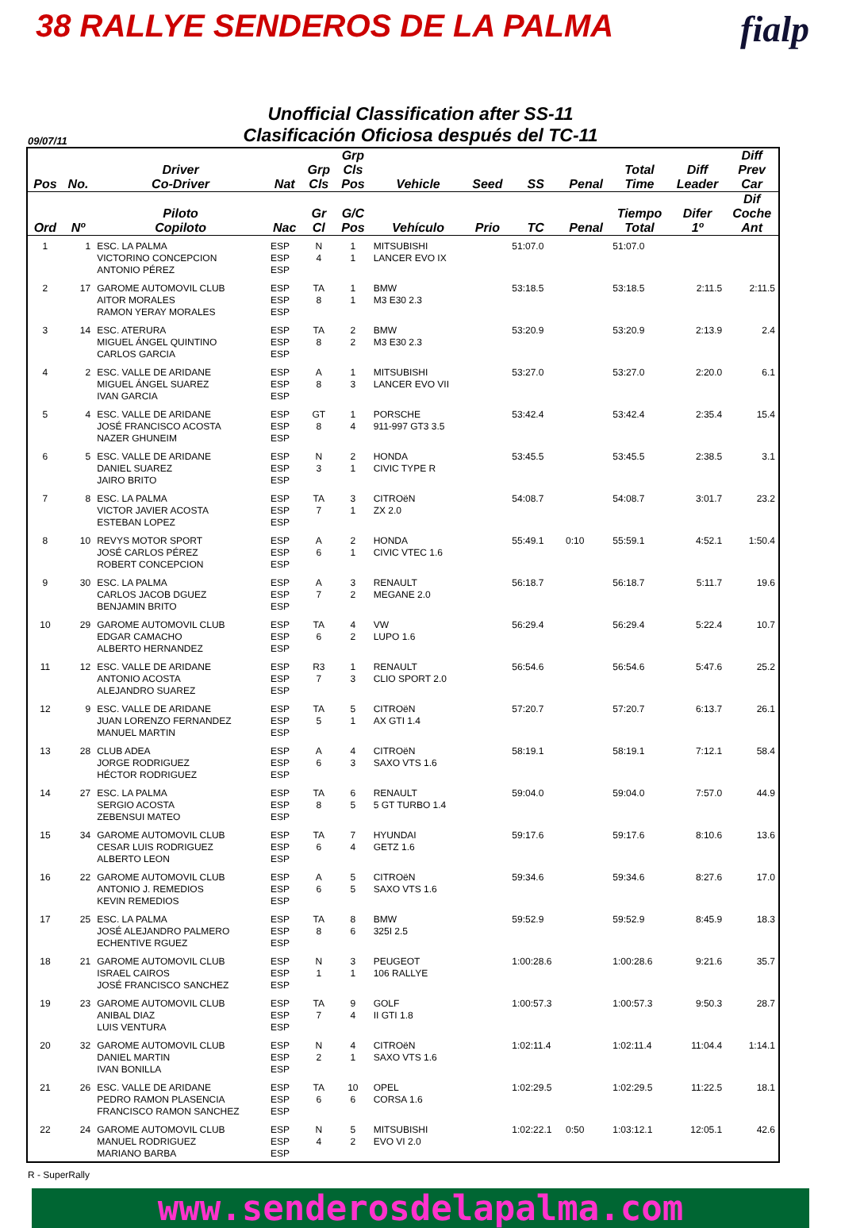38 RALLYE SENDEROS DE LA PALMA
fialp
Unofficial Classification after SS-11
Clasificación Oficiosa después del TC-11
09/07/11
| Pos | No. | Driver Co-Driver | Nat | Grp Cls | Grp Cls Pos | Vehicle | Seed | SS | Penal | Total Time | Diff Leader | Diff Prev Car |
| --- | --- | --- | --- | --- | --- | --- | --- | --- | --- | --- | --- | --- |
| Ord | Nº | Piloto Copiloto | Nac | Gr Cl | G/C Pos | Vehículo | Prio | TC | Penal | Tiempo Total | Difer 1º | Dif Coche Ant |
| 1 | 1 | ESC. LA PALMA VICTORINO CONCEPCION ANTONIO PÉREZ | ESP ESP ESP | N 4 | 1 1 | MITSUBISHI LANCER EVO IX | | 51:07.0 | | 51:07.0 | | |
| 2 | 17 | GAROME AUTOMOVIL CLUB AITOR MORALES RAMON YERAY MORALES | ESP ESP ESP | TA 8 | 1 1 | BMW M3 E30 2.3 | | 53:18.5 | | 53:18.5 | 2:11.5 | 2:11.5 |
| 3 | 14 | ESC. ATERURA MIGUEL ÁNGEL QUINTINO CARLOS GARCIA | ESP ESP ESP | TA 8 | 2 2 | BMW M3 E30 2.3 | | 53:20.9 | | 53:20.9 | 2:13.9 | 2.4 |
| 4 | 2 | ESC. VALLE DE ARIDANE MIGUEL ÁNGEL SUAREZ IVAN GARCIA | ESP ESP ESP | A 8 | 1 3 | MITSUBISHI LANCER EVO VII | | 53:27.0 | | 53:27.0 | 2:20.0 | 6.1 |
| 5 | 4 | ESC. VALLE DE ARIDANE JOSÉ FRANCISCO ACOSTA NAZER GHUNEIM | ESP ESP ESP | GT 8 | 1 4 | PORSCHE 911-997 GT3 3.5 | | 53:42.4 | | 53:42.4 | 2:35.4 | 15.4 |
| 6 | 5 | ESC. VALLE DE ARIDANE DANIEL SUAREZ JAIRO BRITO | ESP ESP ESP | N 3 | 2 1 | HONDA CIVIC TYPE R | | 53:45.5 | | 53:45.5 | 2:38.5 | 3.1 |
| 7 | 8 | ESC. LA PALMA VICTOR JAVIER ACOSTA ESTEBAN LOPEZ | ESP ESP ESP | TA 7 | 3 1 | CITROëN ZX 2.0 | | 54:08.7 | | 54:08.7 | 3:01.7 | 23.2 |
| 8 | 10 | REVYS MOTOR SPORT JOSÉ CARLOS PÉREZ ROBERT CONCEPCION | ESP ESP ESP | A 6 | 2 1 | HONDA CIVIC VTEC 1.6 | | 55:49.1 | 0:10 | 55:59.1 | 4:52.1 | 1:50.4 |
| 9 | 30 | ESC. LA PALMA CARLOS JACOB DGUEZ BENJAMIN BRITO | ESP ESP ESP | A 7 | 3 2 | RENAULT MEGANE 2.0 | | 56:18.7 | | 56:18.7 | 5:11.7 | 19.6 |
| 10 | 29 | GAROME AUTOMOVIL CLUB EDGAR CAMACHO ALBERTO HERNANDEZ | ESP ESP ESP | TA 6 | 4 2 | VW LUPO 1.6 | | 56:29.4 | | 56:29.4 | 5:22.4 | 10.7 |
| 11 | 12 | ESC. VALLE DE ARIDANE ANTONIO ACOSTA ALEJANDRO SUAREZ | ESP ESP ESP | R3 7 | 1 3 | RENAULT CLIO SPORT 2.0 | | 56:54.6 | | 56:54.6 | 5:47.6 | 25.2 |
| 12 | 9 | ESC. VALLE DE ARIDANE JUAN LORENZO FERNANDEZ MANUEL MARTIN | ESP ESP ESP | TA 5 | 5 1 | CITROëN AX GTI 1.4 | | 57:20.7 | | 57:20.7 | 6:13.7 | 26.1 |
| 13 | 28 | CLUB ADEA JORGE RODRIGUEZ HÉCTOR RODRIGUEZ | ESP ESP ESP | A 6 | 4 3 | CITROëN SAXO VTS 1.6 | | 58:19.1 | | 58:19.1 | 7:12.1 | 58.4 |
| 14 | 27 | ESC. LA PALMA SERGIO ACOSTA ZEBENSUI MATEO | ESP ESP ESP | TA 8 | 6 5 | RENAULT 5 GT TURBO 1.4 | | 59:04.0 | | 59:04.0 | 7:57.0 | 44.9 |
| 15 | 34 | GAROME AUTOMOVIL CLUB CESAR LUIS RODRIGUEZ ALBERTO LEON | ESP ESP ESP | TA 6 | 7 4 | HYUNDAI GETZ 1.6 | | 59:17.6 | | 59:17.6 | 8:10.6 | 13.6 |
| 16 | 22 | GAROME AUTOMOVIL CLUB ANTONIO J. REMEDIOS KEVIN REMEDIOS | ESP ESP ESP | A 6 | 5 5 | CITROëN SAXO VTS 1.6 | | 59:34.6 | | 59:34.6 | 8:27.6 | 17.0 |
| 17 | 25 | ESC. LA PALMA JOSÉ ALEJANDRO PALMERO ECHENTIVE RGUEZ | ESP ESP ESP | TA 8 | 8 6 | BMW 325I 2.5 | | 59:52.9 | | 59:52.9 | 8:45.9 | 18.3 |
| 18 | 21 | GAROME AUTOMOVIL CLUB ISRAEL CAIROS JOSÉ FRANCISCO SANCHEZ | ESP ESP ESP | N 1 | 3 1 | PEUGEOT 106 RALLYE | | 1:00:28.6 | | 1:00:28.6 | 9:21.6 | 35.7 |
| 19 | 23 | GAROME AUTOMOVIL CLUB ANIBAL DIAZ LUIS VENTURA | ESP ESP ESP | TA 7 | 9 4 | GOLF II GTI 1.8 | | 1:00:57.3 | | 1:00:57.3 | 9:50.3 | 28.7 |
| 20 | 32 | GAROME AUTOMOVIL CLUB DANIEL MARTIN IVAN BONILLA | ESP ESP ESP | N 2 | 4 1 | CITROëN SAXO VTS 1.6 | | 1:02:11.4 | | 1:02:11.4 | 11:04.4 | 1:14.1 |
| 21 | 26 | ESC. VALLE DE ARIDANE PEDRO RAMON PLASENCIA FRANCISCO RAMON SANCHEZ | ESP ESP ESP | TA 6 | 10 6 | OPEL CORSA 1.6 | | 1:02:29.5 | | 1:02:29.5 | 11:22.5 | 18.1 |
| 22 | 24 | GAROME AUTOMOVIL CLUB MANUEL RODRIGUEZ MARIANO BARBA | ESP ESP ESP | N 4 | 5 2 | MITSUBISHI EVO VI 2.0 | | 1:02:22.1 | 0:50 | 1:03:12.1 | 12:05.1 | 42.6 |
R - SuperRally
www.senderosdelapalma.com